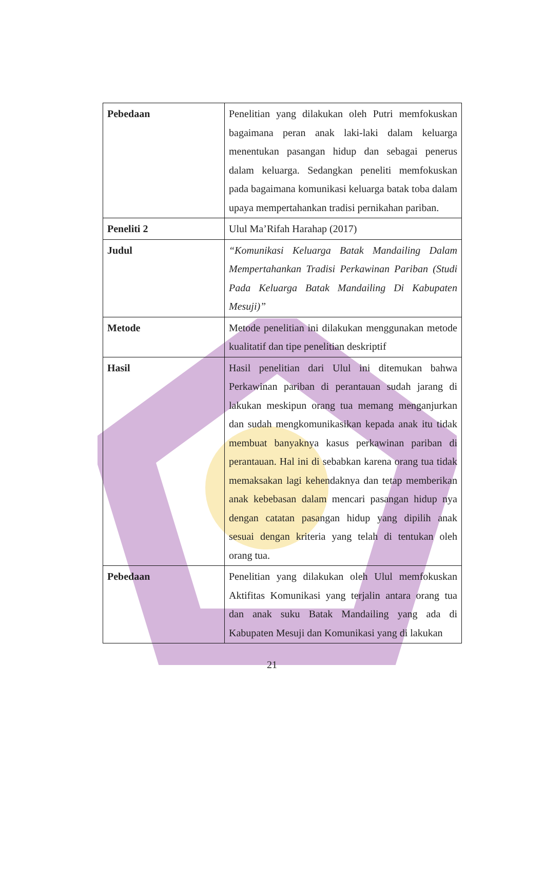| Pebedaan | Penelitian yang dilakukan oleh Putri memfokuskan bagaimana peran anak laki-laki dalam keluarga menentukan pasangan hidup dan sebagai penerus dalam keluarga. Sedangkan peneliti memfokuskan pada bagaimana komunikasi keluarga batak toba dalam upaya mempertahankan tradisi pernikahan pariban. |
| Peneliti 2 | Ulul Ma’Rifah Harahap (2017) |
| Judul | “Komunikasi Keluarga Batak Mandailing Dalam Mempertahankan Tradisi Perkawinan Pariban (Studi Pada Keluarga Batak Mandailing Di Kabupaten Mesuji)” |
| Metode | Metode penelitian ini dilakukan menggunakan metode kualitatif dan tipe penelitian deskriptif |
| Hasil | Hasil penelitian dari Ulul ini ditemukan bahwa Perkawinan pariban di perantauan sudah jarang di lakukan meskipun orang tua memang menganjurkan dan sudah mengkomunikasikan kepada anak itu tidak membuat banyaknya kasus perkawinan pariban di perantauan. Hal ini di sebabkan karena orang tua tidak memaksakan lagi kehendaknya dan tetap memberikan anak kebebasan dalam mencari pasangan hidup nya dengan catatan pasangan hidup yang dipilih anak sesuai dengan kriteria yang telah di tentukan oleh orang tua. |
| Pebedaan | Penelitian yang dilakukan oleh Ulul memfokuskan Aktifitas Komunikasi yang terjalin antara orang tua dan anak suku Batak Mandailing yang ada di Kabupaten Mesuji dan Komunikasi yang di lakukan |
21